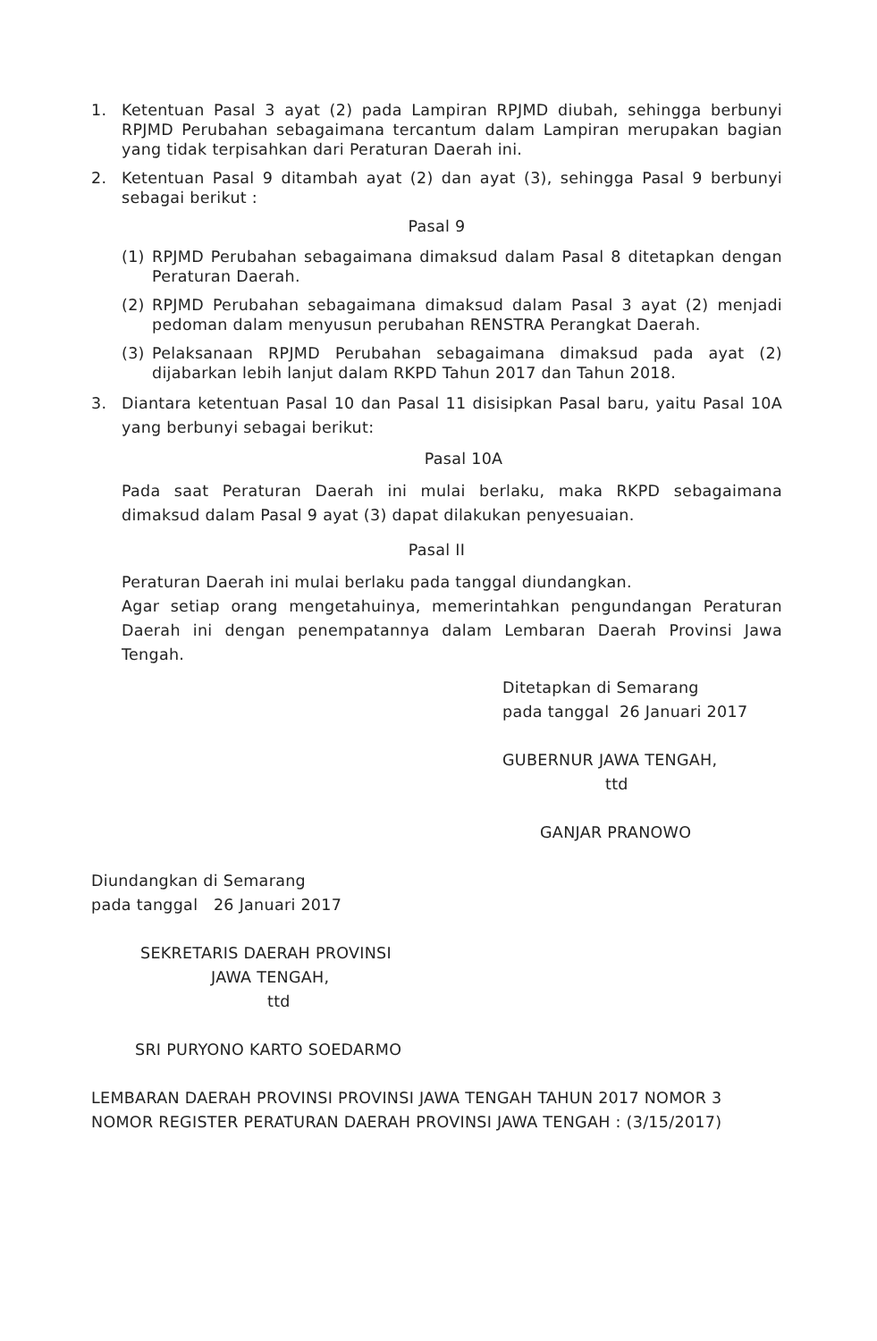1. Ketentuan Pasal 3 ayat (2) pada Lampiran RPJMD diubah, sehingga berbunyi RPJMD Perubahan sebagaimana tercantum dalam Lampiran merupakan bagian yang tidak terpisahkan dari Peraturan Daerah ini.
2. Ketentuan Pasal 9 ditambah ayat (2) dan ayat (3), sehingga Pasal 9 berbunyi sebagai berikut :
Pasal 9
(1) RPJMD Perubahan sebagaimana dimaksud dalam Pasal 8 ditetapkan dengan Peraturan Daerah.
(2) RPJMD Perubahan sebagaimana dimaksud dalam Pasal 3 ayat (2) menjadi pedoman dalam menyusun perubahan RENSTRA Perangkat Daerah.
(3) Pelaksanaan RPJMD Perubahan sebagaimana dimaksud pada ayat (2) dijabarkan lebih lanjut dalam RKPD Tahun 2017 dan Tahun 2018.
3. Diantara ketentuan Pasal 10 dan Pasal 11 disisipkan Pasal baru, yaitu Pasal 10A yang berbunyi sebagai berikut:
Pasal 10A
Pada saat Peraturan Daerah ini mulai berlaku, maka RKPD sebagaimana dimaksud dalam Pasal 9 ayat (3) dapat dilakukan penyesuaian.
Pasal II
Peraturan Daerah ini mulai berlaku pada tanggal diundangkan.
Agar setiap orang mengetahuinya, memerintahkan pengundangan Peraturan Daerah ini dengan penempatannya dalam Lembaran Daerah Provinsi Jawa Tengah.
Ditetapkan di Semarang
pada tanggal 26 Januari 2017
GUBERNUR JAWA TENGAH,
ttd
GANJAR PRANOWO
Diundangkan di Semarang
pada tanggal 26 Januari 2017
SEKRETARIS DAERAH PROVINSI
JAWA TENGAH,
ttd
SRI PURYONO KARTO SOEDARMO
LEMBARAN DAERAH PROVINSI PROVINSI JAWA TENGAH TAHUN 2017 NOMOR 3
NOMOR REGISTER PERATURAN DAERAH PROVINSI JAWA TENGAH : (3/15/2017)